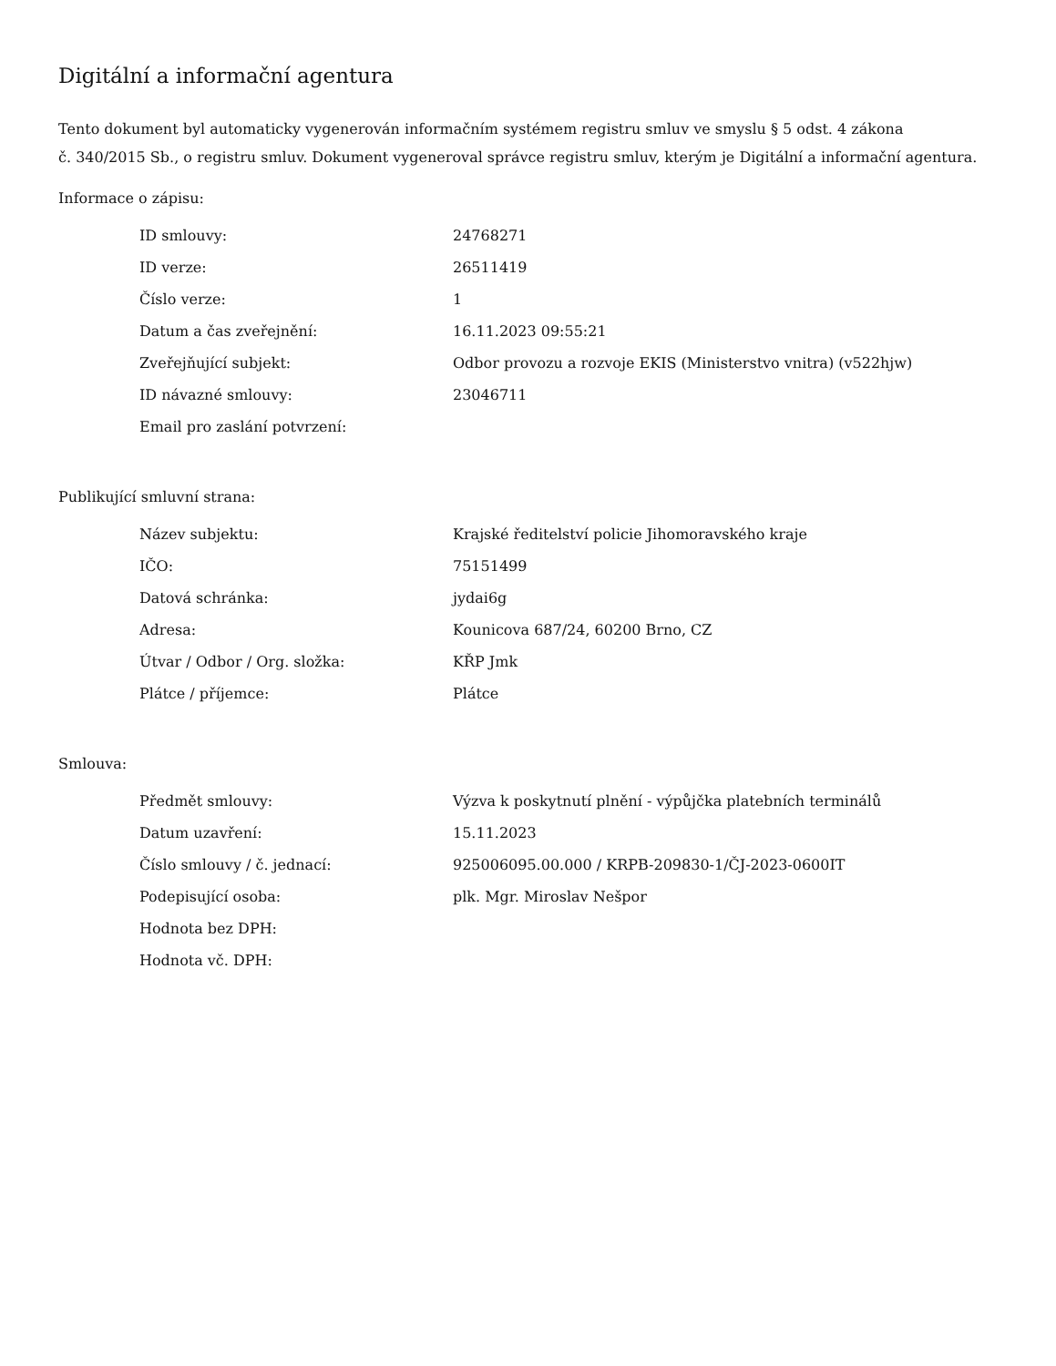Digitální a informační agentura
Tento dokument byl automaticky vygenerován informačním systémem registru smluv ve smyslu § 5 odst. 4 zákona
č. 340/2015 Sb., o registru smluv. Dokument vygeneroval správce registru smluv, kterým je Digitální a informační agentura.
Informace o zápisu:
| ID smlouvy: | 24768271 |
| ID verze: | 26511419 |
| Číslo verze: | 1 |
| Datum a čas zveřejnění: | 16.11.2023 09:55:21 |
| Zveřejňující subjekt: | Odbor provozu a rozvoje EKIS (Ministerstvo vnitra) (v522hjw) |
| ID návazné smlouvy: | 23046711 |
| Email pro zaslání potvrzení: | |
Publikující smluvní strana:
| Název subjektu: | Krajské ředitelství policie Jihomoravského kraje |
| IČO: | 75151499 |
| Datová schránka: | jydai6g |
| Adresa: | Kounicova 687/24, 60200 Brno, CZ |
| Útvar / Odbor / Org. složka: | KŘP Jmk |
| Plátce / příjemce: | Plátce |
Smlouva:
| Předmět smlouvy: | Výzva k poskytnutí plnění - výpůjčka platebních terminálů |
| Datum uzavření: | 15.11.2023 |
| Číslo smlouvy / č. jednací: | 925006095.00.000 / KRPB-209830-1/ČJ-2023-0600IT |
| Podepisující osoba: | plk. Mgr. Miroslav Nešpor |
| Hodnota bez DPH: | |
| Hodnota vč. DPH: | |